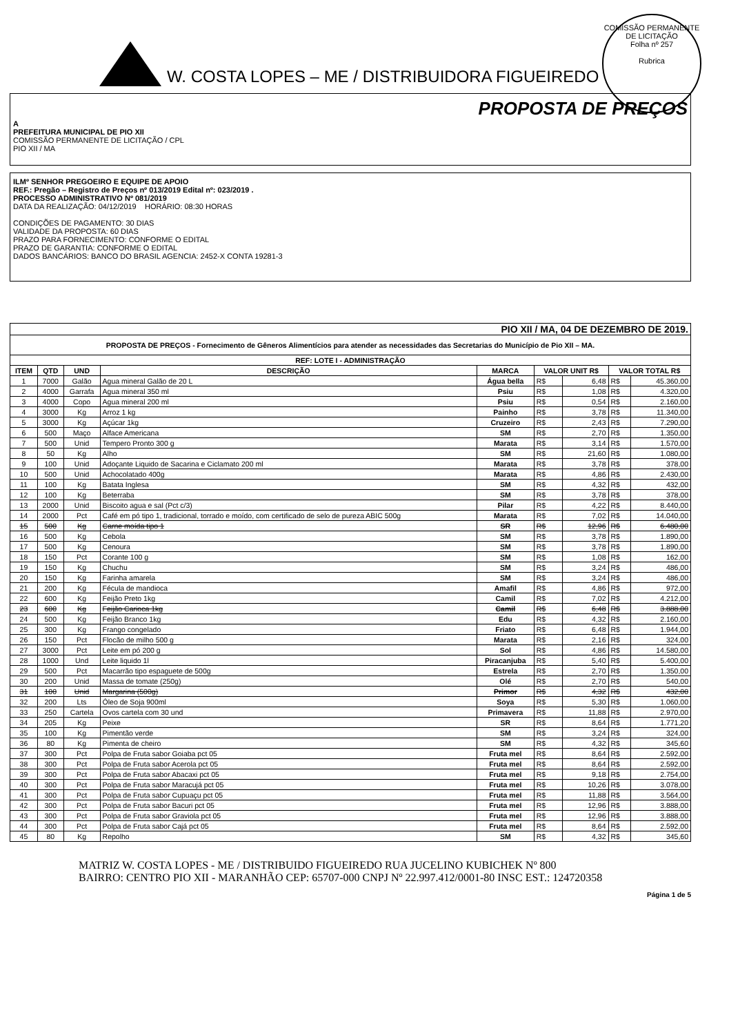W. COSTA LOPES – ME / DISTRIBUIDORA FIGUEIREDO
COMISSÃO PERMANENTE DE LICITAÇÃO
Folha nº 257
Rubrica
PROPOSTA DE PREÇOS
A
PREFEITURA MUNICIPAL DE PIO XII
COMISSÃO PERMANENTE DE LICITAÇÃO / CPL
PIO XII / MA
ILMº SENHOR PREGOEIRO E EQUIPE DE APOIO
REF.: Pregão – Registro de Preços nº 013/2019 Edital nº: 023/2019 .
PROCESSO ADMINISTRATIVO Nº 081/2019
DATA DA REALIZAÇÃO: 04/12/2019 HORÁRIO: 08:30 HORAS
CONDIÇÕES DE PAGAMENTO: 30 DIAS
VALIDADE DA PROPOSTA: 60 DIAS
PRAZO PARA FORNECIMENTO: CONFORME O EDITAL
PRAZO DE GARANTIA: CONFORME O EDITAL
DADOS BANCÁRIOS: BANCO DO BRASIL AGENCIA: 2452-X CONTA 19281-3
| PIO XII / MA, 04 DE DEZEMBRO DE 2019. | | | | | | | | |
| PROPOSTA DE PREÇOS - Fornecimento de Gêneros Alimentícios para atender as necessidades das Secretarias do Município de Pio XII – MA. | | | | | | | | |
| REF: LOTE I - ADMINISTRAÇÃO | | | | | | | | |
| ITEM | QTD | UND | DESCRIÇÃO | MARCA | VALOR UNIT R$ | | VALOR TOTAL R$ | |
| 1 | 7000 | Galão | Agua mineral Galão de 20 L | Água bella | R$ | 6,48 | R$ | 45.360,00 |
| 2 | 4000 | Garrafa | Agua mineral 350 ml | Psiu | R$ | 1,08 | R$ | 4.320,00 |
| 3 | 4000 | Copo | Agua mineral 200 ml | Psiu | R$ | 0,54 | R$ | 2.160,00 |
| 4 | 3000 | Kg | Arroz 1 kg | Painho | R$ | 3,78 | R$ | 11.340,00 |
| 5 | 3000 | Kg | Açúcar 1kg | Cruzeiro | R$ | 2,43 | R$ | 7.290,00 |
| 6 | 500 | Maço | Alface Americana | SM | R$ | 2,70 | R$ | 1.350,00 |
| 7 | 500 | Unid | Tempero Pronto 300 g | Marata | R$ | 3,14 | R$ | 1.570,00 |
| 8 | 50 | Kg | Alho | SM | R$ | 21,60 | R$ | 1.080,00 |
| 9 | 100 | Unid | Adoçante Liquido de Sacarina e Ciclamato 200 ml | Marata | R$ | 3,78 | R$ | 378,00 |
| 10 | 500 | Unid | Achocolatado 400g | Marata | R$ | 4,86 | R$ | 2.430,00 |
| 11 | 100 | Kg | Batata Inglesa | SM | R$ | 4,32 | R$ | 432,00 |
| 12 | 100 | Kg | Beterraba | SM | R$ | 3,78 | R$ | 378,00 |
| 13 | 2000 | Unid | Biscoito agua e sal (Pct c/3) | Pilar | R$ | 4,22 | R$ | 8.440,00 |
| 14 | 2000 | Pct | Café em pó tipo 1, tradicional, torrado e moído, com certificado de selo de pureza ABIC 500g | Marata | R$ | 7,02 | R$ | 14.040,00 |
| 15 | 500 | Kg | Carne moída tipo 1 | SR | R$ | 12,96 | R$ | 6.480,00 |
| 16 | 500 | Kg | Cebola | SM | R$ | 3,78 | R$ | 1.890,00 |
| 17 | 500 | Kg | Cenoura | SM | R$ | 3,78 | R$ | 1.890,00 |
| 18 | 150 | Pct | Corante 100 g | SM | R$ | 1,08 | R$ | 162,00 |
| 19 | 150 | Kg | Chuchu | SM | R$ | 3,24 | R$ | 486,00 |
| 20 | 150 | Kg | Farinha amarela | SM | R$ | 3,24 | R$ | 486,00 |
| 21 | 200 | Kg | Fécula de mandioca | Amafil | R$ | 4,86 | R$ | 972,00 |
| 22 | 600 | Kg | Feijão Preto 1kg | Camil | R$ | 7,02 | R$ | 4.212,00 |
| 23 | 600 | Kg | Feijão Carioca 1kg | Camil | R$ | 6,48 | R$ | 3.888,00 |
| 24 | 500 | Kg | Feijão Branco 1kg | Edu | R$ | 4,32 | R$ | 2.160,00 |
| 25 | 300 | Kg | Frango congelado | Friato | R$ | 6,48 | R$ | 1.944,00 |
| 26 | 150 | Pct | Flocão de milho 500 g | Marata | R$ | 2,16 | R$ | 324,00 |
| 27 | 3000 | Pct | Leite em pó 200 g | Sol | R$ | 4,86 | R$ | 14.580,00 |
| 28 | 1000 | Und | Leite liquido 1l | Piracanjuba | R$ | 5,40 | R$ | 5.400,00 |
| 29 | 500 | Pct | Macarrão tipo espaguete de 500g | Estrela | R$ | 2,70 | R$ | 1.350,00 |
| 30 | 200 | Unid | Massa de tomate (250g) | Olé | R$ | 2,70 | R$ | 540,00 |
| 31 | 100 | Unid | Margarina (500g) | Primor | R$ | 4,32 | R$ | 432,00 |
| 32 | 200 | Lts | Óleo de Soja 900ml | Soya | R$ | 5,30 | R$ | 1.060,00 |
| 33 | 250 | Cartela | Ovos cartela com 30 und | Primavera | R$ | 11,88 | R$ | 2.970,00 |
| 34 | 205 | Kg | Peixe | SR | R$ | 8,64 | R$ | 1.771,20 |
| 35 | 100 | Kg | Pimentão verde | SM | R$ | 3,24 | R$ | 324,00 |
| 36 | 80 | Kg | Pimenta de cheiro | SM | R$ | 4,32 | R$ | 345,60 |
| 37 | 300 | Pct | Polpa de Fruta sabor Goiaba pct 05 | Fruta mel | R$ | 8,64 | R$ | 2.592,00 |
| 38 | 300 | Pct | Polpa de Fruta sabor Acerola pct 05 | Fruta mel | R$ | 8,64 | R$ | 2.592,00 |
| 39 | 300 | Pct | Polpa de Fruta sabor Abacaxi pct 05 | Fruta mel | R$ | 9,18 | R$ | 2.754,00 |
| 40 | 300 | Pct | Polpa de Fruta sabor Maracujá pct 05 | Fruta mel | R$ | 10,26 | R$ | 3.078,00 |
| 41 | 300 | Pct | Polpa de Fruta sabor Cupuaçu pct 05 | Fruta mel | R$ | 11,88 | R$ | 3.564,00 |
| 42 | 300 | Pct | Polpa de Fruta sabor Bacuri pct 05 | Fruta mel | R$ | 12,96 | R$ | 3.888,00 |
| 43 | 300 | Pct | Polpa de Fruta sabor Graviola pct 05 | Fruta mel | R$ | 12,96 | R$ | 3.888,00 |
| 44 | 300 | Pct | Polpa de Fruta sabor Cajá pct 05 | Fruta mel | R$ | 8,64 | R$ | 2.592,00 |
| 45 | 80 | Kg | Repolho | SM | R$ | 4,32 | R$ | 345,60 |
MATRIZ W. COSTA LOPES - ME / DISTRIBUIDO FIGUEIREDO RUA JUCELINO KUBICHEK Nº 800 BAIRRO: CENTRO PIO XII - MARANHÃO CEP: 65707-000 CNPJ Nº 22.997.412/0001-80 INSC EST.: 124720358
Página 1 de 5